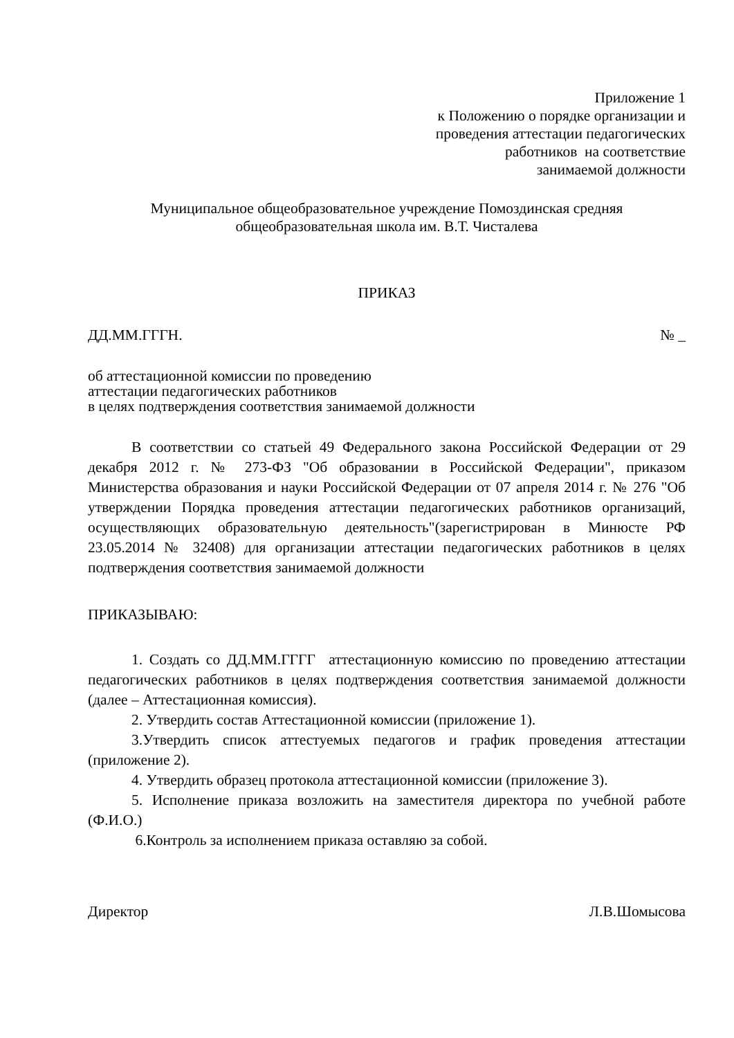Приложение 1
к Положению о порядке организации и
проведения аттестации педагогических
работников на соответствие
занимаемой должности
Муниципальное общеобразовательное учреждение Помоздинская средняя общеобразовательная школа им. В.Т. Чисталева
ПРИКАЗ
ДД.ММ.ГГГН. № _
об аттестационной комиссии по проведению
аттестации педагогических работников
в целях подтверждения соответствия занимаемой должности
В соответствии со статьей 49 Федерального закона Российской Федерации от 29 декабря 2012 г. № 273-ФЗ "Об образовании в Российской Федерации", приказом Министерства образования и науки Российской Федерации от 07 апреля 2014 г. № 276 "Об утверждении Порядка проведения аттестации педагогических работников организаций, осуществляющих образовательную деятельность"(зарегистрирован в Минюсте РФ 23.05.2014 № 32408) для организации аттестации педагогических работников в целях подтверждения соответствия занимаемой должности
ПРИКАЗЫВАЮ:
1. Создать со ДД.ММ.ГГГГ аттестационную комиссию по проведению аттестации педагогических работников в целях подтверждения соответствия занимаемой должности (далее – Аттестационная комиссия).
2. Утвердить состав Аттестационной комиссии (приложение 1).
3.Утвердить список аттестуемых педагогов и график проведения аттестации (приложение 2).
4. Утвердить образец протокола аттестационной комиссии (приложение 3).
5. Исполнение приказа возложить на заместителя директора по учебной работе (Ф.И.О.)
6.Контроль за исполнением приказа оставляю за собой.
Директор Л.В.Шомысова